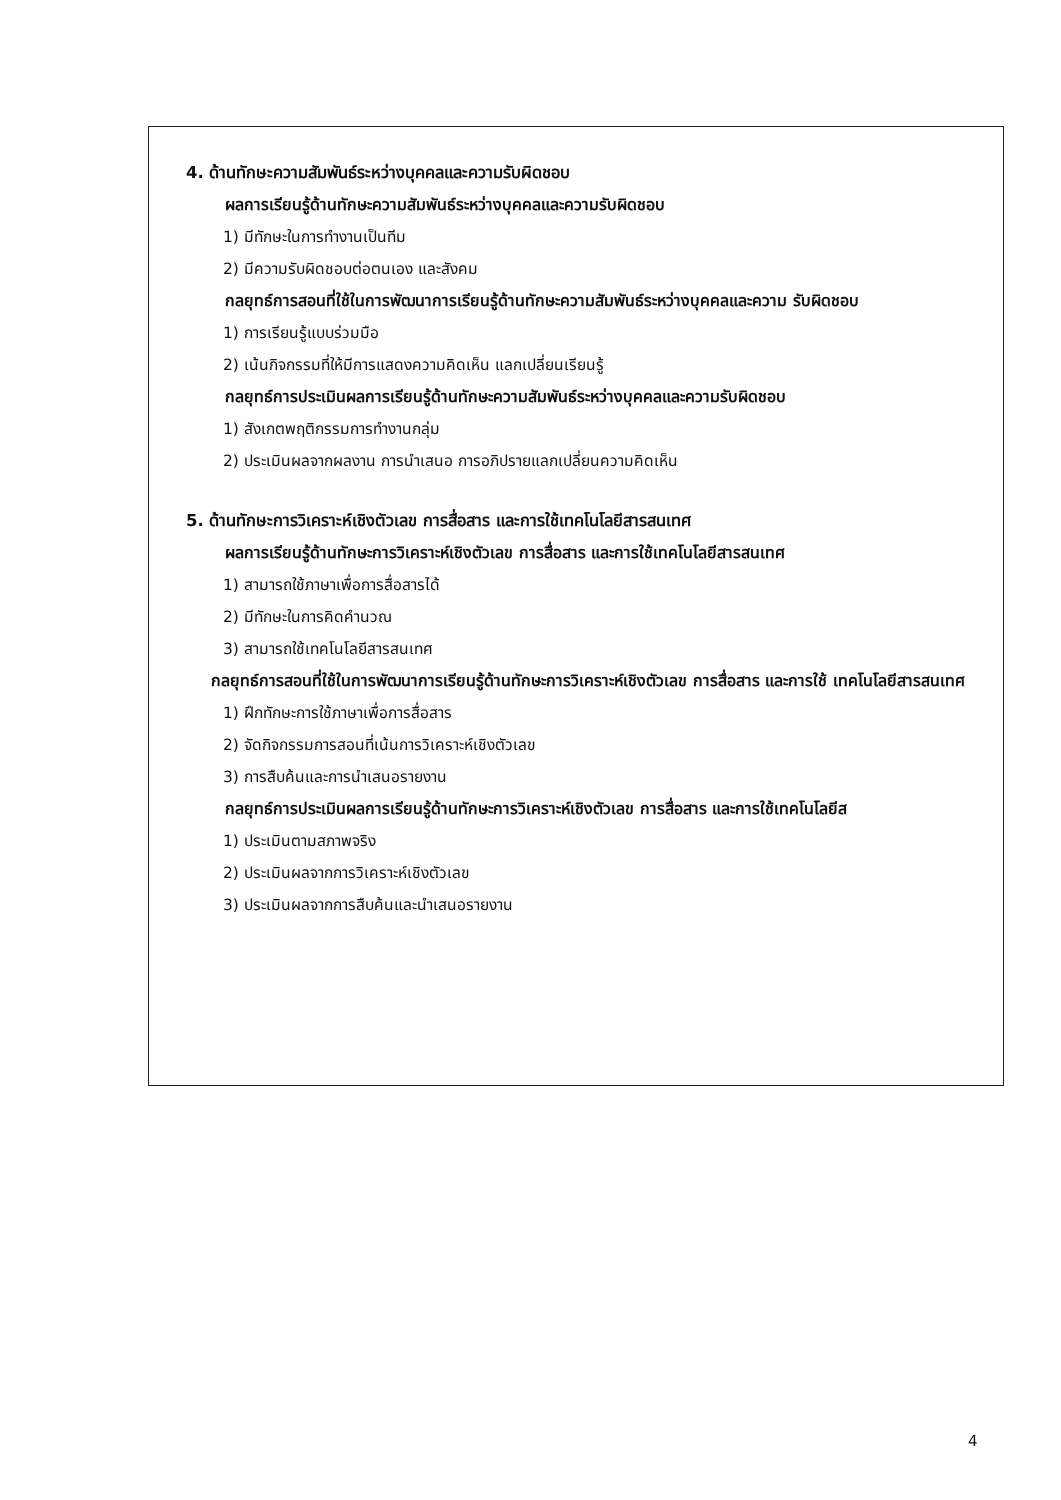4. ด้านทักษะความสัมพันธ์ระหว่างบุคคลและความรับผิดชอบ
ผลการเรียนรู้ด้านทักษะความสัมพันธ์ระหว่างบุคคลและความรับผิดชอบ
1) มีทักษะในการทำงานเป็นทีม
2) มีความรับผิดชอบต่อตนเอง และสังคม
กลยุทธ์การสอนที่ใช้ในการพัฒนาการเรียนรู้ด้านทักษะความสัมพันธ์ระหว่างบุคคลและความ รับผิดชอบ
1) การเรียนรู้แบบร่วมมือ
2) เน้นกิจกรรมที่ให้มีการแสดงความคิดเห็น แลกเปลี่ยนเรียนรู้
กลยุทธ์การประเมินผลการเรียนรู้ด้านทักษะความสัมพันธ์ระหว่างบุคคลและความรับผิดชอบ
1) สังเกตพฤติกรรมการทำงานกลุ่ม
2) ประเมินผลจากผลงาน การนำเสนอ การอภิปรายแลกเปลี่ยนความคิดเห็น
5. ด้านทักษะการวิเคราะห์เชิงตัวเลข การสื่อสาร และการใช้เทคโนโลยีสารสนเทศ
ผลการเรียนรู้ด้านทักษะการวิเคราะห์เชิงตัวเลข การสื่อสาร และการใช้เทคโนโลยีสารสนเทศ
1) สามารถใช้ภาษาเพื่อการสื่อสารได้
2) มีทักษะในการคิดคำนวณ
3) สามารถใช้เทคโนโลยีสารสนเทศ
กลยุทธ์การสอนที่ใช้ในการพัฒนาการเรียนรู้ด้านทักษะการวิเคราะห์เชิงตัวเลข การสื่อสาร และการใช้ เทคโนโลยีสารสนเทศ
1) ฝึกทักษะการใช้ภาษาเพื่อการสื่อสาร
2) จัดกิจกรรมการสอนที่เน้นการวิเคราะห์เชิงตัวเลข
3) การสืบค้นและการนำเสนอรายงาน
กลยุทธ์การประเมินผลการเรียนรู้ด้านทักษะการวิเคราะห์เชิงตัวเลข การสื่อสาร และการใช้เทคโนโลยีส
1) ประเมินตามสภาพจริง
2) ประเมินผลจากการวิเคราะห์เชิงตัวเลข
3) ประเมินผลจากการสืบค้นและนำเสนอรายงาน
4